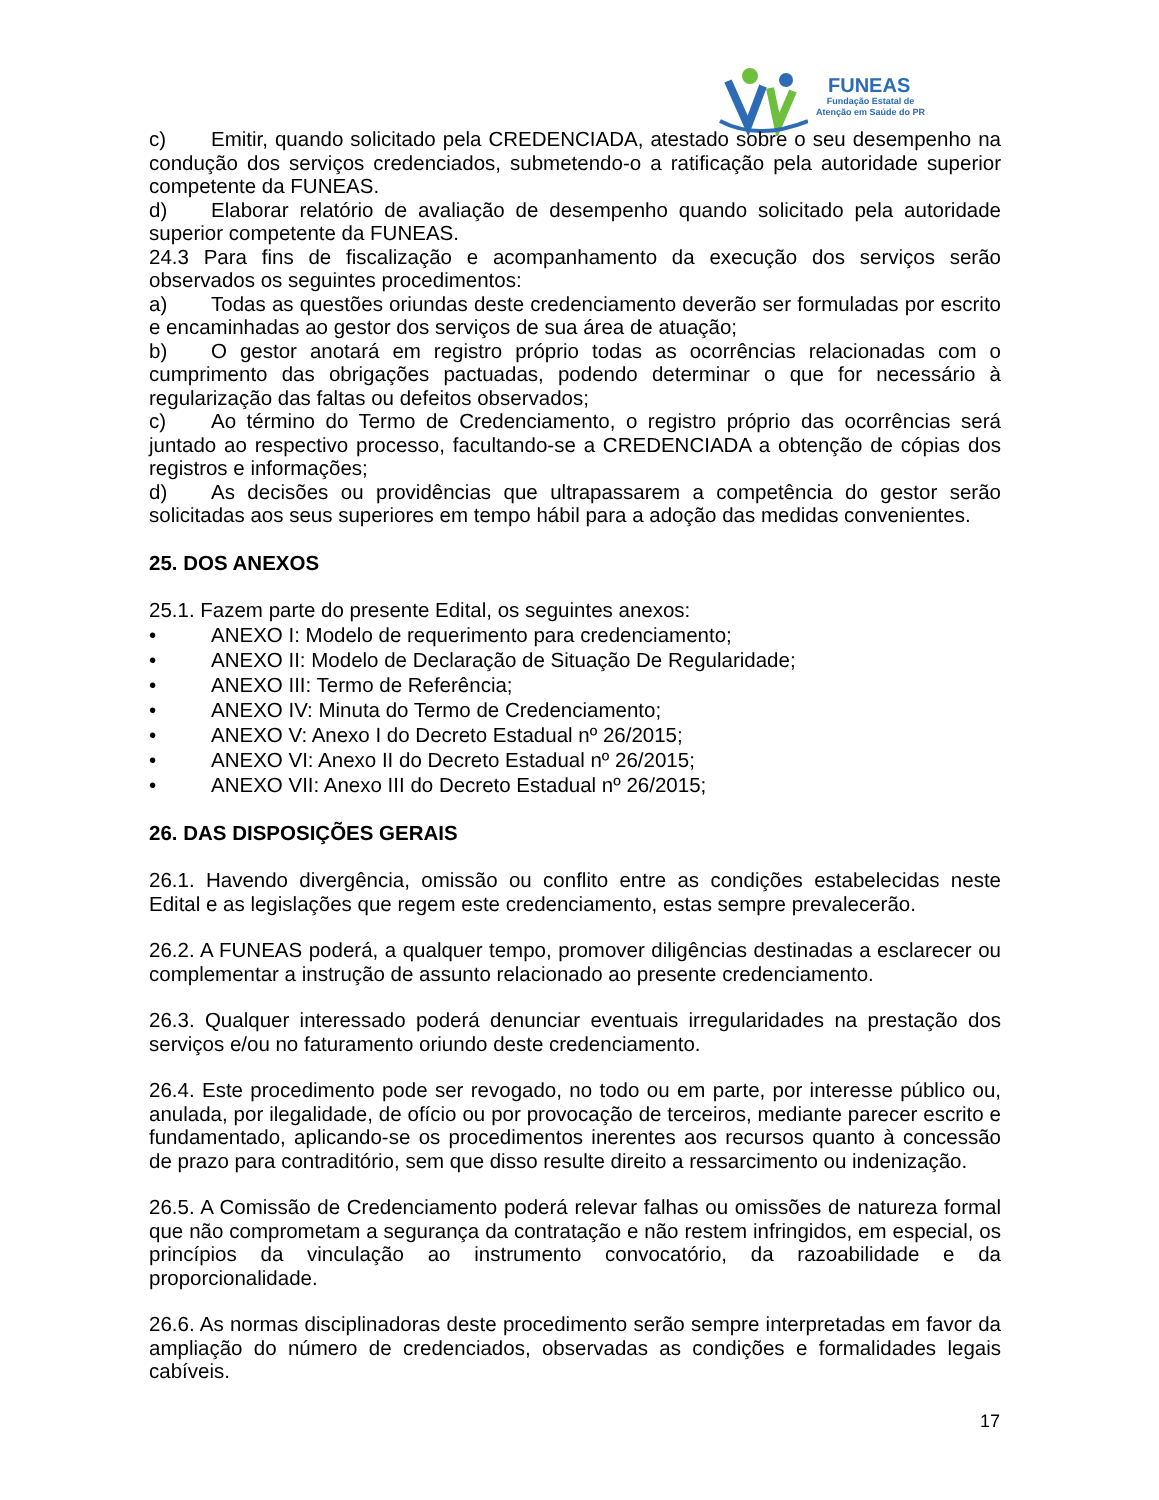FUNEAS
Fundação Estatal de
Atenção em Saúde do PR
c) Emitir, quando solicitado pela CREDENCIADA, atestado sobre o seu desempenho na condução dos serviços credenciados, submetendo-o a ratificação pela autoridade superior competente da FUNEAS.
d) Elaborar relatório de avaliação de desempenho quando solicitado pela autoridade superior competente da FUNEAS.
24.3 Para fins de fiscalização e acompanhamento da execução dos serviços serão observados os seguintes procedimentos:
a) Todas as questões oriundas deste credenciamento deverão ser formuladas por escrito e encaminhadas ao gestor dos serviços de sua área de atuação;
b) O gestor anotará em registro próprio todas as ocorrências relacionadas com o cumprimento das obrigações pactuadas, podendo determinar o que for necessário à regularização das faltas ou defeitos observados;
c) Ao término do Termo de Credenciamento, o registro próprio das ocorrências será juntado ao respectivo processo, facultando-se a CREDENCIADA a obtenção de cópias dos registros e informações;
d) As decisões ou providências que ultrapassarem a competência do gestor serão solicitadas aos seus superiores em tempo hábil para a adoção das medidas convenientes.
25. DOS ANEXOS
25.1. Fazem parte do presente Edital, os seguintes anexos:
• ANEXO I: Modelo de requerimento para credenciamento;
• ANEXO II: Modelo de Declaração de Situação De Regularidade;
• ANEXO III: Termo de Referência;
• ANEXO IV: Minuta do Termo de Credenciamento;
• ANEXO V: Anexo I do Decreto Estadual nº 26/2015;
• ANEXO VI: Anexo II do Decreto Estadual nº 26/2015;
• ANEXO VII: Anexo III do Decreto Estadual nº 26/2015;
26. DAS DISPOSIÇÕES GERAIS
26.1. Havendo divergência, omissão ou conflito entre as condições estabelecidas neste Edital e as legislações que regem este credenciamento, estas sempre prevalecerão.
26.2. A FUNEAS poderá, a qualquer tempo, promover diligências destinadas a esclarecer ou complementar a instrução de assunto relacionado ao presente credenciamento.
26.3. Qualquer interessado poderá denunciar eventuais irregularidades na prestação dos serviços e/ou no faturamento oriundo deste credenciamento.
26.4. Este procedimento pode ser revogado, no todo ou em parte, por interesse público ou, anulada, por ilegalidade, de ofício ou por provocação de terceiros, mediante parecer escrito e fundamentado, aplicando-se os procedimentos inerentes aos recursos quanto à concessão de prazo para contraditório, sem que disso resulte direito a ressarcimento ou indenização.
26.5. A Comissão de Credenciamento poderá relevar falhas ou omissões de natureza formal que não comprometam a segurança da contratação e não restem infringidos, em especial, os princípios da vinculação ao instrumento convocatório, da razoabilidade e da proporcionalidade.
26.6. As normas disciplinadoras deste procedimento serão sempre interpretadas em favor da ampliação do número de credenciados, observadas as condições e formalidades legais cabíveis.
17